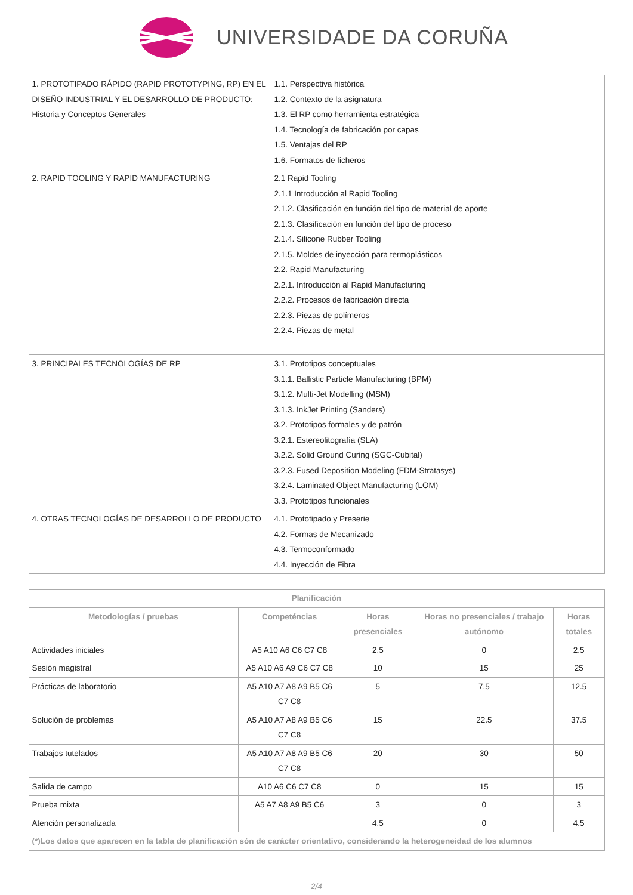UNIVERSIDADE DA CORUÑA
| 1. PROTOTIPADO RÁPIDO (RAPID PROTOTYPING, RP) EN EL DISEÑO INDUSTRIAL Y EL DESARROLLO DE PRODUCTO: Historia y Conceptos Generales | 1.1. Perspectiva histórica 1.2. Contexto de la asignatura 1.3. El RP como herramienta estratégica 1.4. Tecnología de fabricación por capas 1.5. Ventajas del RP 1.6. Formatos de ficheros |
| 2. RAPID TOOLING Y RAPID MANUFACTURING | 2.1 Rapid Tooling 2.1.1 Introducción al Rapid Tooling 2.1.2. Clasificación en función del tipo de material de aporte 2.1.3. Clasificación en función del tipo de proceso 2.1.4. Silicone Rubber Tooling 2.1.5. Moldes de inyección para termoplásticos 2.2. Rapid Manufacturing 2.2.1. Introducción al Rapid Manufacturing 2.2.2. Procesos de fabricación directa 2.2.3. Piezas de polímeros 2.2.4. Piezas de metal |
| 3. PRINCIPALES TECNOLOGÍAS DE RP | 3.1. Prototipos conceptuales 3.1.1. Ballistic Particle Manufacturing (BPM) 3.1.2. Multi-Jet Modelling (MSM) 3.1.3. InkJet Printing (Sanders) 3.2. Prototipos formales y de patrón 3.2.1. Estereolitografía (SLA) 3.2.2. Solid Ground Curing (SGC-Cubital) 3.2.3. Fused Deposition Modeling (FDM-Stratasys) 3.2.4. Laminated Object Manufacturing (LOM) 3.3. Prototipos funcionales |
| 4. OTRAS TECNOLOGÍAS DE DESARROLLO DE PRODUCTO | 4.1. Prototipado y Preserie 4.2. Formas de Mecanizado 4.3. Termoconformado 4.4. Inyección de Fibra |
| Planificación | | | | |
| --- | --- | --- | --- | --- |
| Metodologías / pruebas | Competéncias | Horas presenciales | Horas no presenciales / trabajo autónomo | Horas totales |
| Actividades iniciales | A5 A10 A6 C6 C7 C8 | 2.5 | 0 | 2.5 |
| Sesión magistral | A5 A10 A6 A9 C6 C7 C8 | 10 | 15 | 25 |
| Prácticas de laboratorio | A5 A10 A7 A8 A9 B5 C6 C7 C8 | 5 | 7.5 | 12.5 |
| Solución de problemas | A5 A10 A7 A8 A9 B5 C6 C7 C8 | 15 | 22.5 | 37.5 |
| Trabajos tutelados | A5 A10 A7 A8 A9 B5 C6 C7 C8 | 20 | 30 | 50 |
| Salida de campo | A10 A6 C6 C7 C8 | 0 | 15 | 15 |
| Prueba mixta | A5 A7 A8 A9 B5 C6 | 3 | 0 | 3 |
| Atención personalizada | | 4.5 | 0 | 4.5 |
| (*)Los datos que aparecen en la tabla de planificación són de carácter orientativo, considerando la heterogeneidad de los alumnos | | | | |
2/4